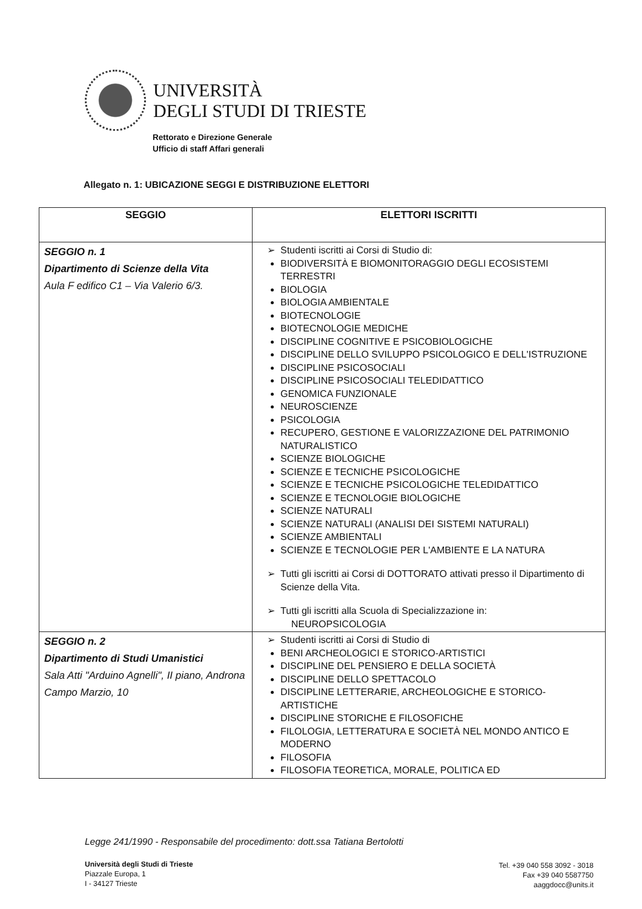UNIVERSITÀ
DEGLI STUDI DI TRIESTE
Rettorato e Direzione Generale
Ufficio di staff Affari generali
Allegato n. 1: UBICAZIONE SEGGI E DISTRIBUZIONE ELETTORI
| SEGGIO | ELETTORI ISCRITTI |
| --- | --- |
| SEGGIO n. 1 Dipartimento di Scienze della Vita Aula F edifico C1 – Via Valerio 6/3. | Studenti iscritti ai Corsi di Studio di: BIODIVERSITÀ E BIOMONITORAGGIO DEGLI ECOSISTEMI TERRESTRI BIOLOGIA BIOLOGIA AMBIENTALE BIOTECNOLOGIE BIOTECNOLOGIE MEDICHE DISCIPLINE COGNITIVE E PSICOBIOLOGICHE DISCIPLINE DELLO SVILUPPO PSICOLOGICO E DELL'ISTRUZIONE DISCIPLINE PSICOSOCIALI DISCIPLINE PSICOSOCIALI TELEDIDATTICO GENOMICA FUNZIONALE NEUROSCIENZE PSICOLOGIA RECUPERO, GESTIONE E VALORIZZAZIONE DEL PATRIMONIO NATURALISTICO SCIENZE BIOLOGICHE SCIENZE E TECNICHE PSICOLOGICHE SCIENZE E TECNICHE PSICOLOGICHE TELEDIDATTICO SCIENZE E TECNOLOGIE BIOLOGICHE SCIENZE NATURALI SCIENZE NATURALI (ANALISI DEI SISTEMI NATURALI) SCIENZE AMBIENTALI SCIENZE E TECNOLOGIE PER L'AMBIENTE E LA NATURA Tutti gli iscritti ai Corsi di DOTTORATO attivati presso il Dipartimento di Scienze della Vita. Tutti gli iscritti alla Scuola di Specializzazione in: NEUROPSICOLOGIA |
| SEGGIO n. 2 Dipartimento di Studi Umanistici Sala Atti "Arduino Agnelli", II piano, Androna Campo Marzio, 10 | Studenti iscritti ai Corsi di Studio di BENI ARCHEOLOGICI E STORICO-ARTISTICI DISCIPLINE DEL PENSIERO E DELLA SOCIETÀ DISCIPLINE DELLO SPETTACOLO DISCIPLINE LETTERARIE, ARCHEOLOGICHE E STORICO-ARTISTICHE DISCIPLINE STORICHE E FILOSOFICHE FILOLOGIA, LETTERATURA E SOCIETÀ NEL MONDO ANTICO E MODERNO FILOSOFIA FILOSOFIA TEORETICA, MORALE, POLITICA ED |
Legge 241/1990 - Responsabile del procedimento: dott.ssa Tatiana Bertolotti
Università degli Studi di Trieste
Piazzale Europa, 1
I - 34127 Trieste
Tel. +39 040 558 3092 - 3018
Fax +39 040 5587750
aaggdocc@units.it